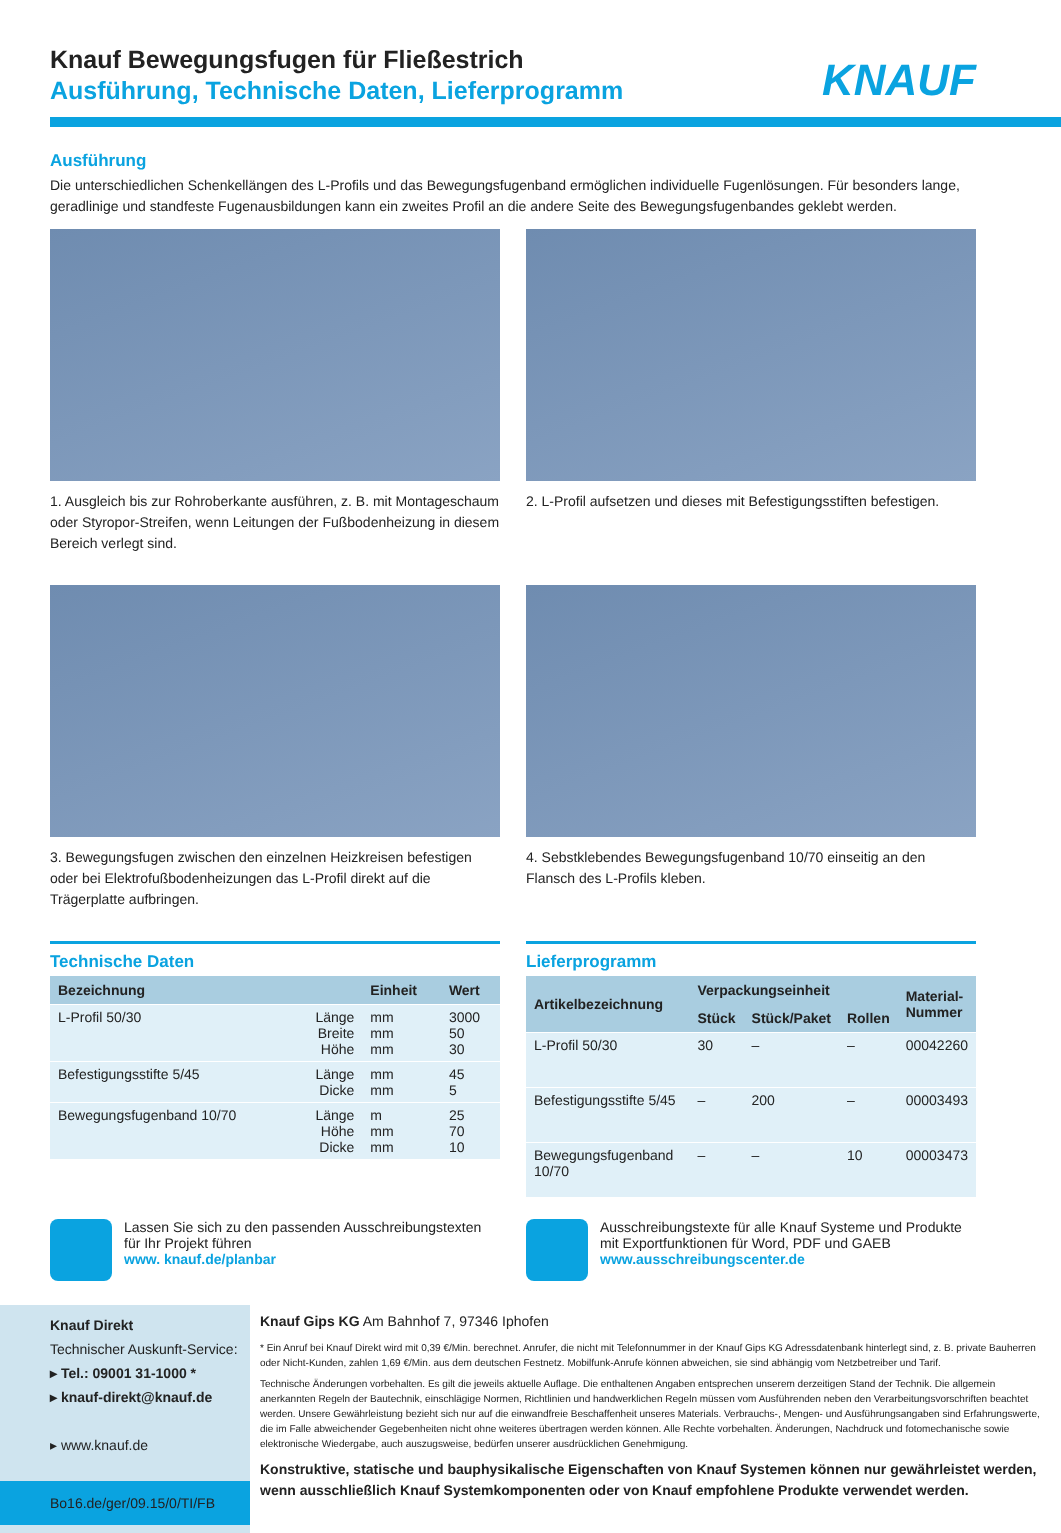KNAUF
Knauf Bewegungsfugen für Fließestrich
Ausführung, Technische Daten, Lieferprogramm
Ausführung
Die unterschiedlichen Schenkellängen des L-Profils und das Bewegungsfugenband ermöglichen individuelle Fugenlösungen. Für besonders lange, geradlinige und standfeste Fugenausbildungen kann ein zweites Profil an die andere Seite des Bewegungsfugenbandes geklebt werden.
1. Ausgleich bis zur Rohroberkante ausführen, z. B. mit Montageschaum oder Styropor-Streifen, wenn Leitungen der Fußbodenheizung in diesem Bereich verlegt sind.
2. L-Profil aufsetzen und dieses mit Befestigungsstiften befestigen.
3. Bewegungsfugen zwischen den einzelnen Heizkreisen befestigen oder bei Elektrofußbodenheizungen das L-Profil direkt auf die Trägerplatte aufbringen.
4. Sebstklebendes Bewegungsfugenband 10/70 einseitig an den Flansch des L-Profils kleben.
Technische Daten
| Bezeichnung | | Einheit | Wert |
| --- | --- | --- | --- |
| L-Profil 50/30 | Länge Breite Höhe | mm mm mm | 3000 50 30 |
| Befestigungsstifte 5/45 | Länge Dicke | mm mm | 45 5 |
| Bewegungsfugenband 10/70 | Länge Höhe Dicke | m mm mm | 25 70 10 |
Lieferprogramm
| Artikelbezeichnung | Verpackungseinheit | | | Material- Nummer |
| --- | --- | --- | --- | --- |
| | Stück | Stück/Paket | Rollen | |
| L-Profil 50/30 | 30 | – | – | 00042260 |
| Befestigungsstifte 5/45 | – | 200 | – | 00003493 |
| Bewegungsfugenband 10/70 | – | – | 10 | 00003473 |
Lassen Sie sich zu den passenden Ausschreibungstexten für Ihr Projekt führen
www. knauf.de/planbar
Ausschreibungstexte für alle Knauf Systeme und Produkte mit Exportfunktionen für Word, PDF und GAEB
www.ausschreibungscenter.de
Knauf Direkt
Technischer Auskunft-Service:
▸ Tel.: 09001 31-1000 *
▸ knauf-direkt@knauf.de
▸ www.knauf.de
Bo16.de/ger/09.15/0/TI/FB
Knauf Gips KG Am Bahnhof 7, 97346 Iphofen
* Ein Anruf bei Knauf Direkt wird mit 0,39 €/Min. berechnet. Anrufer, die nicht mit Telefonnummer in der Knauf Gips KG Adressdatenbank hinterlegt sind, z. B. private Bauherren oder Nicht-Kunden, zahlen 1,69 €/Min. aus dem deutschen Festnetz. Mobilfunk-Anrufe können abweichen, sie sind abhängig vom Netzbetreiber und Tarif.
Technische Änderungen vorbehalten. Es gilt die jeweils aktuelle Auflage. Die enthaltenen Angaben entsprechen unserem derzeitigen Stand der Technik. Die allgemein anerkannten Regeln der Bautechnik, einschlägige Normen, Richtlinien und handwerklichen Regeln müssen vom Ausführenden neben den Verarbeitungsvorschriften beachtet werden. Unsere Gewährleistung bezieht sich nur auf die einwandfreie Beschaffenheit unseres Materials. Verbrauchs-, Mengen- und Ausführungsangaben sind Erfahrungswerte, die im Falle abweichender Gegebenheiten nicht ohne weiteres übertragen werden können. Alle Rechte vorbehalten. Änderungen, Nachdruck und fotomechanische sowie elektronische Wiedergabe, auch auszugsweise, bedürfen unserer ausdrücklichen Genehmigung.
Konstruktive, statische und bauphysikalische Eigenschaften von Knauf Systemen können nur gewährleistet werden, wenn ausschließlich Knauf Systemkomponenten oder von Knauf empfohlene Produkte verwendet werden.